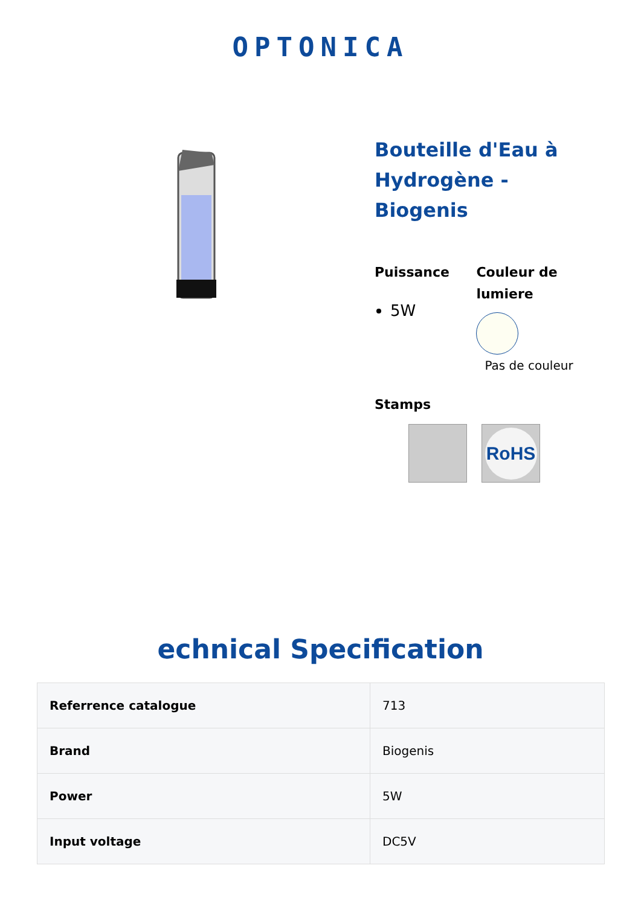OPTONICA
Bouteille d'Eau à Hydrogène - Biogenis
Puissance
5W
Couleur de lumiere
Pas de couleur
Stamps
RoHS
echnical Specification
| Referrence catalogue | 713 |
| Brand | Biogenis |
| Power | 5W |
| Input voltage | DC5V |